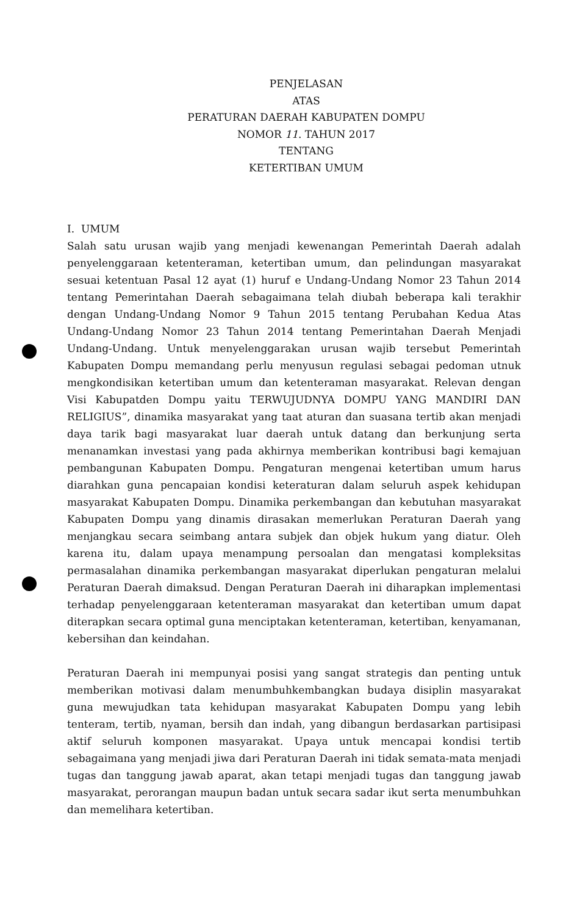PENJELASAN
ATAS
PERATURAN DAERAH KABUPATEN DOMPU
NOMOR 11. TAHUN 2017
TENTANG
KETERTIBAN UMUM
I. UMUM
Salah satu urusan wajib yang menjadi kewenangan Pemerintah Daerah adalah penyelenggaraan ketenteraman, ketertiban umum, dan pelindungan masyarakat sesuai ketentuan Pasal 12 ayat (1) huruf e Undang-Undang Nomor 23 Tahun 2014 tentang Pemerintahan Daerah sebagaimana telah diubah beberapa kali terakhir dengan Undang-Undang Nomor 9 Tahun 2015 tentang Perubahan Kedua Atas Undang-Undang Nomor 23 Tahun 2014 tentang Pemerintahan Daerah Menjadi Undang-Undang. Untuk menyelenggarakan urusan wajib tersebut Pemerintah Kabupaten Dompu memandang perlu menyusun regulasi sebagai pedoman utnuk mengkondisikan ketertiban umum dan ketenteraman masyarakat. Relevan dengan Visi Kabupatden Dompu yaitu TERWUJUDNYA DOMPU YANG MANDIRI DAN RELIGIUS”, dinamika masyarakat yang taat aturan dan suasana tertib akan menjadi daya tarik bagi masyarakat luar daerah untuk datang dan berkunjung serta menanamkan investasi yang pada akhirnya memberikan kontribusi bagi kemajuan pembangunan Kabupaten Dompu. Pengaturan mengenai ketertiban umum harus diarahkan guna pencapaian kondisi keteraturan dalam seluruh aspek kehidupan masyarakat Kabupaten Dompu. Dinamika perkembangan dan kebutuhan masyarakat Kabupaten Dompu yang dinamis dirasakan memerlukan Peraturan Daerah yang menjangkau secara seimbang antara subjek dan objek hukum yang diatur. Oleh karena itu, dalam upaya menampung persoalan dan mengatasi kompleksitas permasalahan dinamika perkembangan masyarakat diperlukan pengaturan melalui Peraturan Daerah dimaksud. Dengan Peraturan Daerah ini diharapkan implementasi terhadap penyelenggaraan ketenteraman masyarakat dan ketertiban umum dapat diterapkan secara optimal guna menciptakan ketenteraman, ketertiban, kenyamanan, kebersihan dan keindahan.
Peraturan Daerah ini mempunyai posisi yang sangat strategis dan penting untuk memberikan motivasi dalam menumbuhkembangkan budaya disiplin masyarakat guna mewujudkan tata kehidupan masyarakat Kabupaten Dompu yang lebih tenteram, tertib, nyaman, bersih dan indah, yang dibangun berdasarkan partisipasi aktif seluruh komponen masyarakat. Upaya untuk mencapai kondisi tertib sebagaimana yang menjadi jiwa dari Peraturan Daerah ini tidak semata-mata menjadi tugas dan tanggung jawab aparat, akan tetapi menjadi tugas dan tanggung jawab masyarakat, perorangan maupun badan untuk secara sadar ikut serta menumbuhkan dan memelihara ketertiban.